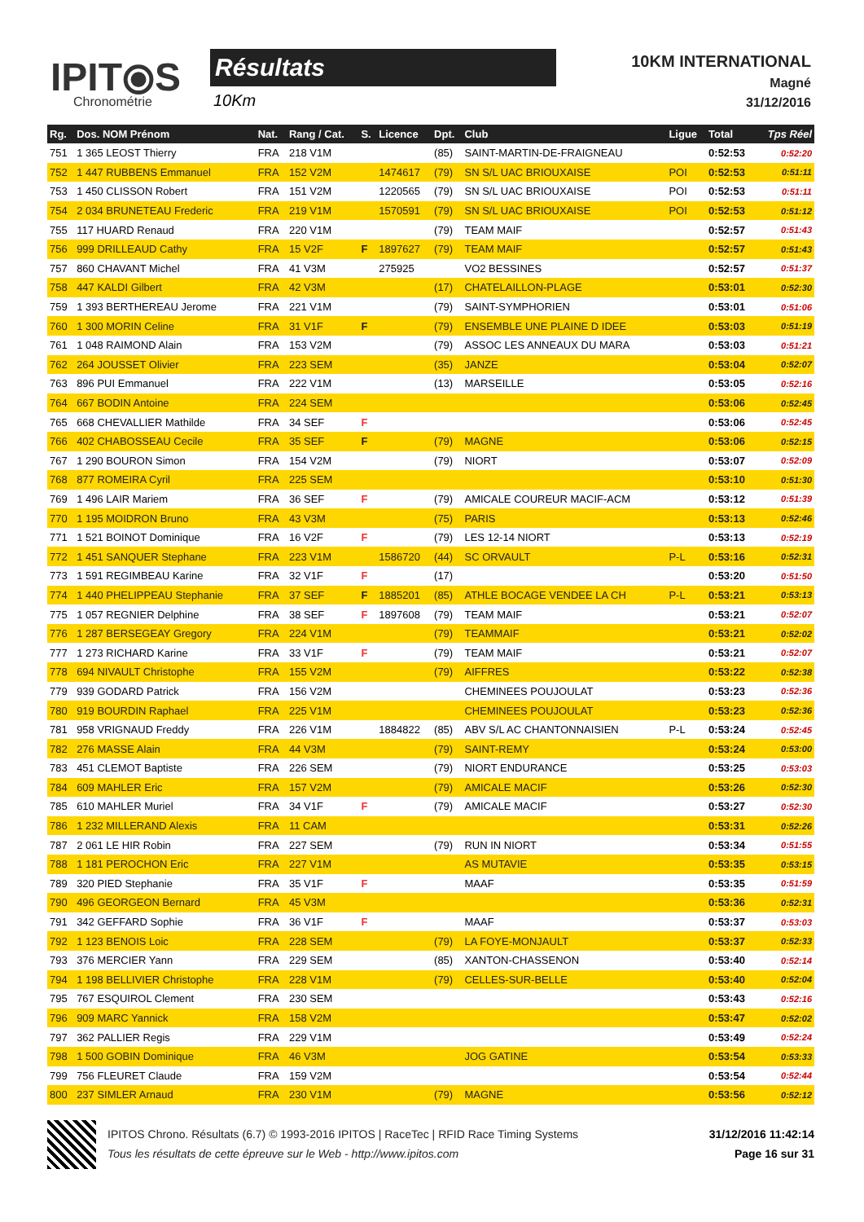IPIT⦿S
Chronométrie
Résultats
10Km
10KM INTERNATIONAL
Magné
31/12/2016
| Rg. | Dos. NOM Prénom | Nat. | Rang / Cat. | S. | Licence | Dpt. | Club | Ligue | Total | Tps Réel |
| --- | --- | --- | --- | --- | --- | --- | --- | --- | --- | --- |
| 751 | 1 365 LEOST Thierry | FRA | 218 V1M | | | (85) | SAINT-MARTIN-DE-FRAIGNEAU | | 0:52:53 | 0:52:20 |
| 752 | 1 447 RUBBENS Emmanuel | FRA | 152 V2M | | 1474617 | (79) | SN S/L UAC BRIOUXAISE | POI | 0:52:53 | 0:51:11 |
| 753 | 1 450 CLISSON Robert | FRA | 151 V2M | | 1220565 | (79) | SN S/L UAC BRIOUXAISE | POI | 0:52:53 | 0:51:11 |
| 754 | 2 034 BRUNETEAU Frederic | FRA | 219 V1M | | 1570591 | (79) | SN S/L UAC BRIOUXAISE | POI | 0:52:53 | 0:51:12 |
| 755 | 117 HUARD Renaud | FRA | 220 V1M | | | (79) | TEAM MAIF | | 0:52:57 | 0:51:43 |
| 756 | 999 DRILLEAUD Cathy | FRA | 15 V2F | F | 1897627 | (79) | TEAM MAIF | | 0:52:57 | 0:51:43 |
| 757 | 860 CHAVANT Michel | FRA | 41 V3M | | 275925 | | VO2 BESSINES | | 0:52:57 | 0:51:37 |
| 758 | 447 KALDI Gilbert | FRA | 42 V3M | | | (17) | CHATELAILLON-PLAGE | | 0:53:01 | 0:52:30 |
| 759 | 1 393 BERTHEREAU Jerome | FRA | 221 V1M | | | (79) | SAINT-SYMPHORIEN | | 0:53:01 | 0:51:06 |
| 760 | 1 300 MORIN Celine | FRA | 31 V1F | F | | (79) | ENSEMBLE UNE PLAINE D IDEE | | 0:53:03 | 0:51:19 |
| 761 | 1 048 RAIMOND Alain | FRA | 153 V2M | | | (79) | ASSOC LES ANNEAUX DU MARA | | 0:53:03 | 0:51:21 |
| 762 | 264 JOUSSET Olivier | FRA | 223 SEM | | | (35) | JANZE | | 0:53:04 | 0:52:07 |
| 763 | 896 PUI Emmanuel | FRA | 222 V1M | | | (13) | MARSEILLE | | 0:53:05 | 0:52:16 |
| 764 | 667 BODIN Antoine | FRA | 224 SEM | | | | | | 0:53:06 | 0:52:45 |
| 765 | 668 CHEVALLIER Mathilde | FRA | 34 SEF | F | | | | | 0:53:06 | 0:52:45 |
| 766 | 402 CHABOSSEAU Cecile | FRA | 35 SEF | F | | (79) | MAGNE | | 0:53:06 | 0:52:15 |
| 767 | 1 290 BOURON Simon | FRA | 154 V2M | | | (79) | NIORT | | 0:53:07 | 0:52:09 |
| 768 | 877 ROMEIRA Cyril | FRA | 225 SEM | | | | | | 0:53:10 | 0:51:30 |
| 769 | 1 496 LAIR Mariem | FRA | 36 SEF | F | | (79) | AMICALE COUREUR MACIF-ACM | | 0:53:12 | 0:51:39 |
| 770 | 1 195 MOIDRON Bruno | FRA | 43 V3M | | | (75) | PARIS | | 0:53:13 | 0:52:46 |
| 771 | 1 521 BOINOT Dominique | FRA | 16 V2F | F | | (79) | LES 12-14 NIORT | | 0:53:13 | 0:52:19 |
| 772 | 1 451 SANQUER Stephane | FRA | 223 V1M | | 1586720 | (44) | SC ORVAULT | P-L | 0:53:16 | 0:52:31 |
| 773 | 1 591 REGIMBEAU Karine | FRA | 32 V1F | F | | (17) | | | 0:53:20 | 0:51:50 |
| 774 | 1 440 PHELIPPEAU Stephanie | FRA | 37 SEF | F | 1885201 | (85) | ATHLE BOCAGE VENDEE LA CH | P-L | 0:53:21 | 0:53:13 |
| 775 | 1 057 REGNIER Delphine | FRA | 38 SEF | F | 1897608 | (79) | TEAM MAIF | | 0:53:21 | 0:52:07 |
| 776 | 1 287 BERSEGEAY Gregory | FRA | 224 V1M | | | (79) | TEAMMAIF | | 0:53:21 | 0:52:02 |
| 777 | 1 273 RICHARD Karine | FRA | 33 V1F | F | | (79) | TEAM MAIF | | 0:53:21 | 0:52:07 |
| 778 | 694 NIVAULT Christophe | FRA | 155 V2M | | | (79) | AIFFRES | | 0:53:22 | 0:52:38 |
| 779 | 939 GODARD Patrick | FRA | 156 V2M | | | | CHEMINEES POUJOULAT | | 0:53:23 | 0:52:36 |
| 780 | 919 BOURDIN Raphael | FRA | 225 V1M | | | | CHEMINEES POUJOULAT | | 0:53:23 | 0:52:36 |
| 781 | 958 VRIGNAUD Freddy | FRA | 226 V1M | | 1884822 | (85) | ABV S/L AC CHANTONNAISIEN | P-L | 0:53:24 | 0:52:45 |
| 782 | 276 MASSE Alain | FRA | 44 V3M | | | (79) | SAINT-REMY | | 0:53:24 | 0:53:00 |
| 783 | 451 CLEMOT Baptiste | FRA | 226 SEM | | | (79) | NIORT ENDURANCE | | 0:53:25 | 0:53:03 |
| 784 | 609 MAHLER Eric | FRA | 157 V2M | | | (79) | AMICALE MACIF | | 0:53:26 | 0:52:30 |
| 785 | 610 MAHLER Muriel | FRA | 34 V1F | F | | (79) | AMICALE MACIF | | 0:53:27 | 0:52:30 |
| 786 | 1 232 MILLERAND Alexis | FRA | 11 CAM | | | | | | 0:53:31 | 0:52:26 |
| 787 | 2 061 LE HIR Robin | FRA | 227 SEM | | | (79) | RUN IN NIORT | | 0:53:34 | 0:51:55 |
| 788 | 1 181 PEROCHON Eric | FRA | 227 V1M | | | | AS MUTAVIE | | 0:53:35 | 0:53:15 |
| 789 | 320 PIED Stephanie | FRA | 35 V1F | F | | | MAAF | | 0:53:35 | 0:51:59 |
| 790 | 496 GEORGEON Bernard | FRA | 45 V3M | | | | | | 0:53:36 | 0:52:31 |
| 791 | 342 GEFFARD Sophie | FRA | 36 V1F | F | | | MAAF | | 0:53:37 | 0:53:03 |
| 792 | 1 123 BENOIS Loic | FRA | 228 SEM | | | (79) | LA FOYE-MONJAULT | | 0:53:37 | 0:52:33 |
| 793 | 376 MERCIER Yann | FRA | 229 SEM | | | (85) | XANTON-CHASSENON | | 0:53:40 | 0:52:14 |
| 794 | 1 198 BELLIVIER Christophe | FRA | 228 V1M | | | (79) | CELLES-SUR-BELLE | | 0:53:40 | 0:52:04 |
| 795 | 767 ESQUIROL Clement | FRA | 230 SEM | | | | | | 0:53:43 | 0:52:16 |
| 796 | 909 MARC Yannick | FRA | 158 V2M | | | | | | 0:53:47 | 0:52:02 |
| 797 | 362 PALLIER Regis | FRA | 229 V1M | | | | | | 0:53:49 | 0:52:24 |
| 798 | 1 500 GOBIN Dominique | FRA | 46 V3M | | | | JOG GATINE | | 0:53:54 | 0:53:33 |
| 799 | 756 FLEURET Claude | FRA | 159 V2M | | | | | | 0:53:54 | 0:52:44 |
| 800 | 237 SIMLER Arnaud | FRA | 230 V1M | | | (79) | MAGNE | | 0:53:56 | 0:52:12 |
IPITOS Chrono. Résultats (6.7) © 1993-2016 IPITOS | RaceTec | RFID Race Timing Systems
Tous les résultats de cette épreuve sur le Web - http://www.ipitos.com
31/12/2016 11:42:14
Page 16 sur 31